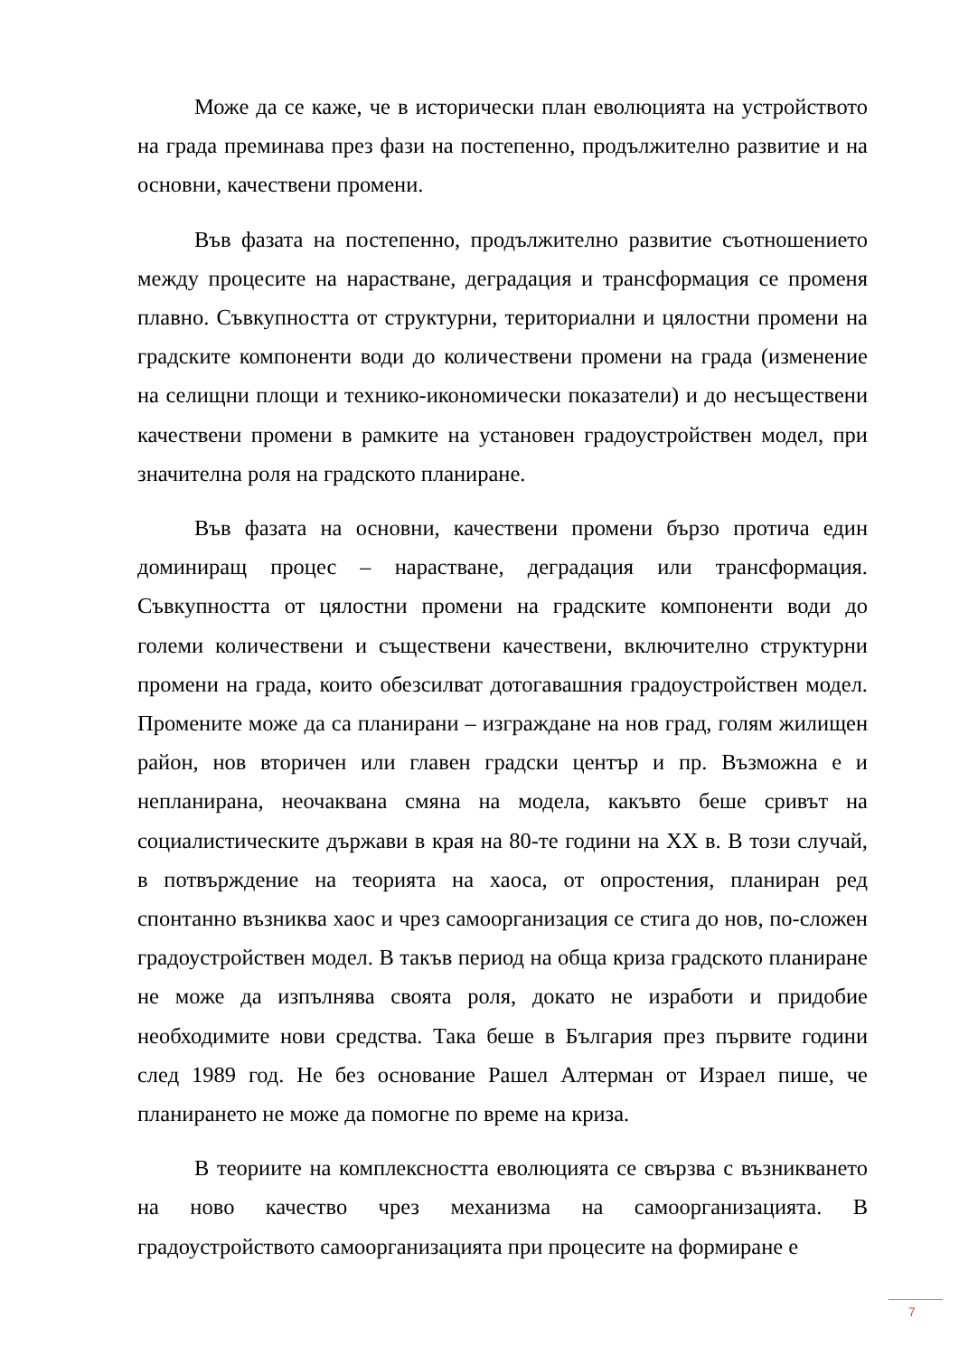Може да се каже, че в исторически план еволюцията на устройството на града преминава през фази на постепенно, продължително развитие и на основни, качествени промени.
Във фазата на постепенно, продължително развитие съотношението между процесите на нарастване, деградация и трансформация се променя плавно. Съвкупността от структурни, териториални и цялостни промени на градските компоненти води до количествени промени на града (изменение на селищни площи и технико-икономически показатели) и до несъществени качествени промени в рамките на установен градоустройствен модел, при значителна роля на градското планиране.
Във фазата на основни, качествени промени бързо протича един доминиращ процес – нарастване, деградация или трансформация. Съвкупността от цялостни промени на градските компоненти води до големи количествени и съществени качествени, включително структурни промени на града, които обезсилват дотогавашния градоустройствен модел. Промените може да са планирани – изграждане на нов град, голям жилищен район, нов вторичен или главен градски център и пр. Възможна е и непланирана, неочаквана смяна на модела, какъвто беше сривът на социалистическите държави в края на 80-те години на XX в. В този случай, в потвърждение на теорията на хаоса, от опростения, планиран ред спонтанно възниква хаос и чрез самоорганизация се стига до нов, по-сложен градоустройствен модел. В такъв период на обща криза градското планиране не може да изпълнява своята роля, докато не изработи и придобие необходимите нови средства. Така беше в България през първите години след 1989 год. Не без основание Рашел Алтерман от Израел пише, че планирането не може да помогне по време на криза.
В теориите на комплексността еволюцията се свързва с възникването на ново качество чрез механизма на самоорганизацията. В градоустройството самоорганизацията при процесите на формиране е
7